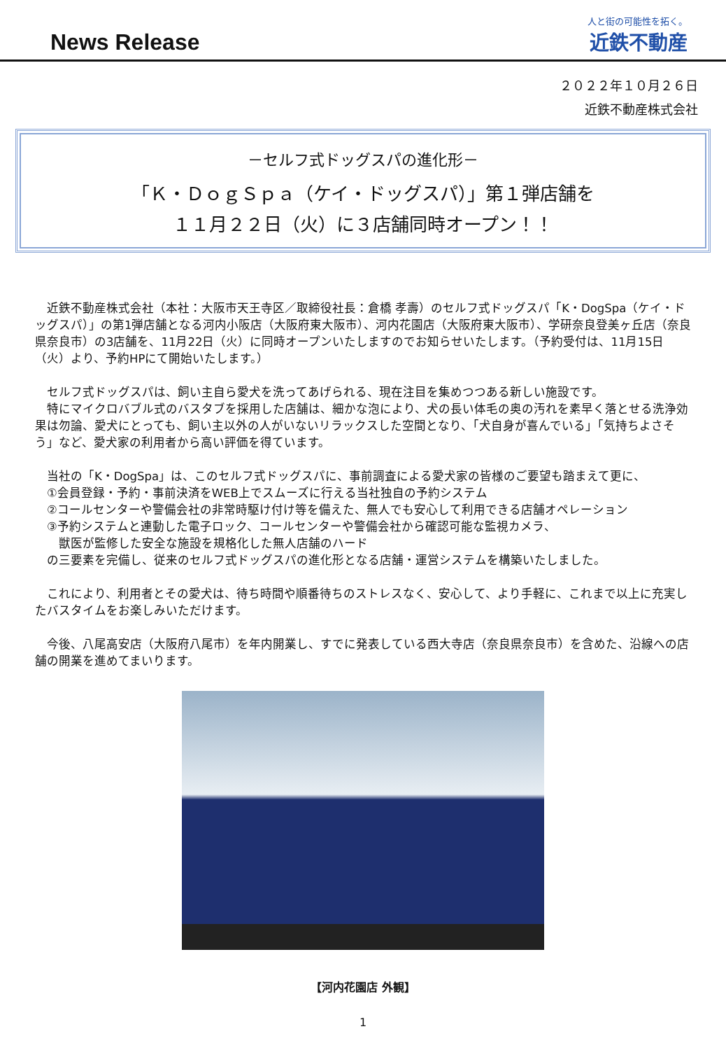News Release
人と街の可能性を拓く。
近鉄不動産
２０２２年１０月２６日
近鉄不動産株式会社
－セルフ式ドッグスパの進化形－
「Ｋ・ＤｏｇＳｐａ（ケイ・ドッグスパ）」第１弾店舗を
１１月２２日（火）に３店舗同時オープン！！
　近鉄不動産株式会社（本社：大阪市天王寺区／取締役社長：倉橋 孝壽）のセルフ式ドッグスパ「K・DogSpa（ケイ・ドッグスパ）」の第1弾店舗となる河内小阪店（大阪府東大阪市）、河内花園店（大阪府東大阪市）、学研奈良登美ヶ丘店（奈良県奈良市）の3店舗を、11月22日（火）に同時オープンいたしますのでお知らせいたします。（予約受付は、11月15日（火）より、予約HPにて開始いたします。）
　セルフ式ドッグスパは、飼い主自ら愛犬を洗ってあげられる、現在注目を集めつつある新しい施設です。
　特にマイクロバブル式のバスタブを採用した店舗は、細かな泡により、犬の長い体毛の奥の汚れを素早く落とせる洗浄効果は勿論、愛犬にとっても、飼い主以外の人がいないリラックスした空間となり、「犬自身が喜んでいる」「気持ちよさそう」など、愛犬家の利用者から高い評価を得ています。
　当社の「K・DogSpa」は、このセルフ式ドッグスパに、事前調査による愛犬家の皆様のご要望も踏まえて更に、
　①会員登録・予約・事前決済をWEB上でスムーズに行える当社独自の予約システム
　②コールセンターや警備会社の非常時駆け付け等を備えた、無人でも安心して利用できる店舗オペレーション
　③予約システムと連動した電子ロック、コールセンターや警備会社から確認可能な監視カメラ、
　　獣医が監修した安全な施設を規格化した無人店舗のハード
　の三要素を完備し、従来のセルフ式ドッグスパの進化形となる店舗・運営システムを構築いたしました。
　これにより、利用者とその愛犬は、待ち時間や順番待ちのストレスなく、安心して、より手軽に、これまで以上に充実したバスタイムをお楽しみいただけます。
　今後、八尾高安店（大阪府八尾市）を年内開業し、すでに発表している西大寺店（奈良県奈良市）を含めた、沿線への店舗の開業を進めてまいります。
【河内花園店 外観】
1